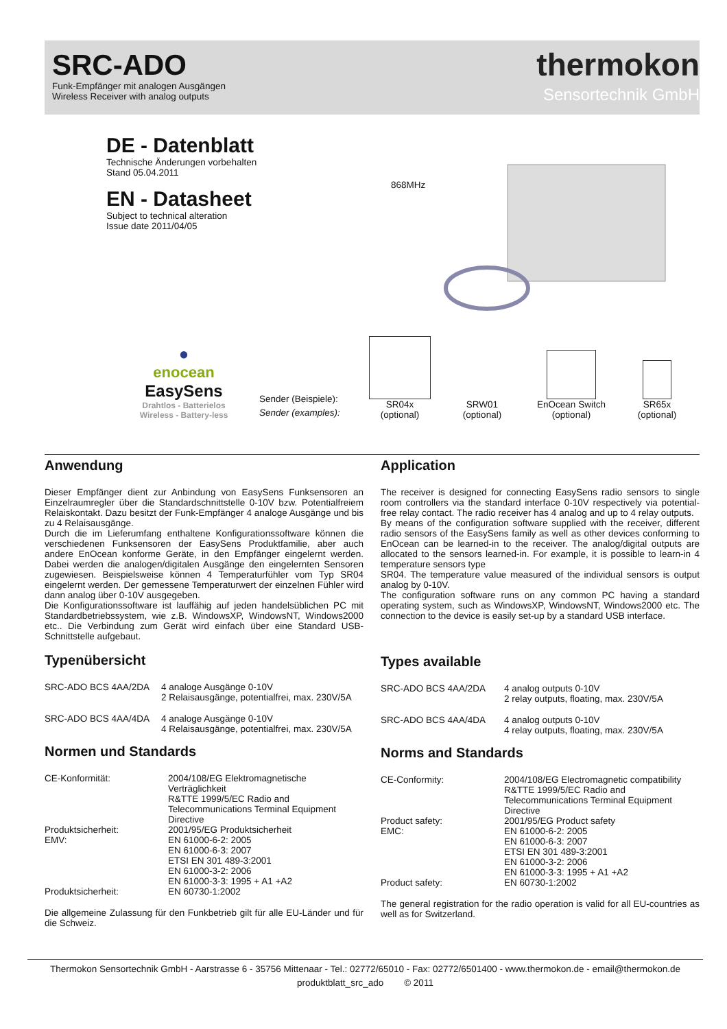SRC-ADO
Funk-Empfänger mit analogen Ausgängen
Wireless Receiver with analog outputs
thermokon
Sensortechnik GmbH
DE - Datenblatt
Technische Änderungen vorbehalten
Stand 05.04.2011
EN - Datasheet
Subject to technical alteration
Issue date 2011/04/05
868MHz
●
enocean
EasySens
Drahtlos - Batterielos
Wireless - Battery-less
Sender (Beispiele):
Sender (examples):
SR04x
(optional)
SRW01
(optional)
EnOcean Switch
(optional)
SR65x
(optional)
Anwendung
Dieser Empfänger dient zur Anbindung von EasySens Funksensoren an Einzelraumregler über die Standardschnittstelle 0-10V bzw. Potentialfreiem Relaiskontakt. Dazu besitzt der Funk-Empfänger 4 analoge Ausgänge und bis zu 4 Relaisausgänge.
Durch die im Lieferumfang enthaltene Konfigurationssoftware können die verschiedenen Funksensoren der EasySens Produktfamilie, aber auch andere EnOcean konforme Geräte, in den Empfänger eingelernt werden. Dabei werden die analogen/digitalen Ausgänge den eingelernten Sensoren zugewiesen. Beispielsweise können 4 Temperaturfühler vom Typ SR04 eingelernt werden. Der gemessene Temperaturwert der einzelnen Fühler wird dann analog über 0-10V ausgegeben.
Die Konfigurationssoftware ist lauffähig auf jeden handelsüblichen PC mit Standardbetriebssystem, wie z.B. WindowsXP, WindowsNT, Windows2000 etc.. Die Verbindung zum Gerät wird einfach über eine Standard USB-Schnittstelle aufgebaut.
Typenübersicht
| SRC-ADO BCS 4AA/2DA | 4 analoge Ausgänge 0-10V 2 Relaisausgänge, potentialfrei, max. 230V/5A |
| SRC-ADO BCS 4AA/4DA | 4 analoge Ausgänge 0-10V 4 Relaisausgänge, potentialfrei, max. 230V/5A |
Normen und Standards
| CE-Konformität: | 2004/108/EG Elektromagnetische Verträglichkeit R&TTE 1999/5/EC Radio and Telecommunications Terminal Equipment Directive |
| Produktsicherheit: | 2001/95/EG Produktsicherheit |
| EMV: | EN 61000-6-2: 2005 EN 61000-6-3: 2007 ETSI EN 301 489-3:2001 EN 61000-3-2: 2006 EN 61000-3-3: 1995 + A1 +A2 |
| Produktsicherheit: | EN 60730-1:2002 |
Die allgemeine Zulassung für den Funkbetrieb gilt für alle EU-Länder und für die Schweiz.
Application
The receiver is designed for connecting EasySens radio sensors to single room controllers via the standard interface 0-10V respectively via potential-free relay contact. The radio receiver has 4 analog and up to 4 relay outputs.
By means of the configuration software supplied with the receiver, different radio sensors of the EasySens family as well as other devices conforming to EnOcean can be learned-in to the receiver. The analog/digital outputs are allocated to the sensors learned-in. For example, it is possible to learn-in 4 temperature sensors type
SR04. The temperature value measured of the individual sensors is output analog by 0-10V.
The configuration software runs on any common PC having a standard operating system, such as WindowsXP, WindowsNT, Windows2000 etc. The connection to the device is easily set-up by a standard USB interface.
Types available
| SRC-ADO BCS 4AA/2DA | 4 analog outputs 0-10V 2 relay outputs, floating, max. 230V/5A |
| SRC-ADO BCS 4AA/4DA | 4 analog outputs 0-10V 4 relay outputs, floating, max. 230V/5A |
Norms and Standards
| CE-Conformity: | 2004/108/EG Electromagnetic compatibility R&TTE 1999/5/EC Radio and Telecommunications Terminal Equipment Directive |
| Product safety: | 2001/95/EG Product safety |
| EMC: | EN 61000-6-2: 2005 EN 61000-6-3: 2007 ETSI EN 301 489-3:2001 EN 61000-3-2: 2006 EN 61000-3-3: 1995 + A1 +A2 |
| Product safety: | EN 60730-1:2002 |
The general registration for the radio operation is valid for all EU-countries as well as for Switzerland.
Thermokon Sensortechnik GmbH - Aarstrasse 6 - 35756 Mittenaar - Tel.: 02772/65010 - Fax: 02772/6501400 - www.thermokon.de - email@thermokon.de
produktblatt_src_ado © 2011